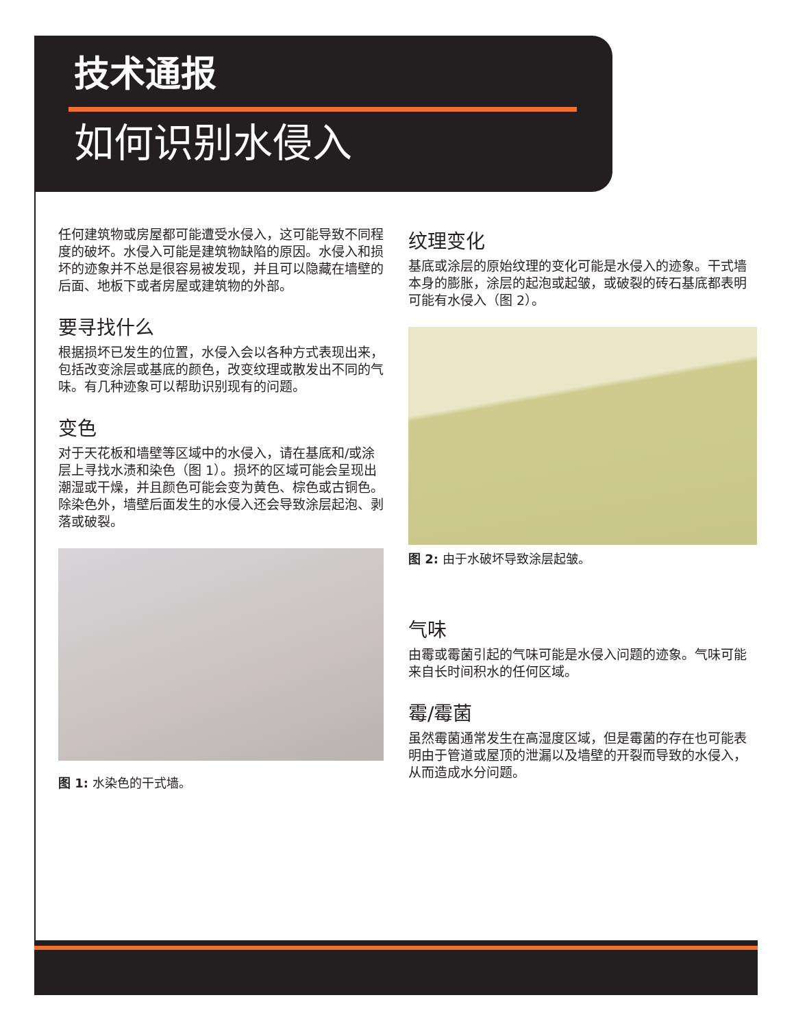技术通报
如何识别水侵入
任何建筑物或房屋都可能遭受水侵入，这可能导致不同程度的破坏。水侵入可能是建筑物缺陷的原因。水侵入和损坏的迹象并不总是很容易被发现，并且可以隐藏在墙壁的后面、地板下或者房屋或建筑物的外部。
要寻找什么
根据损坏已发生的位置，水侵入会以各种方式表现出来，包括改变涂层或基底的颜色，改变纹理或散发出不同的气味。有几种迹象可以帮助识别现有的问题。
变色
对于天花板和墙壁等区域中的水侵入，请在基底和/或涂层上寻找水渍和染色（图 1）。损坏的区域可能会呈现出潮湿或干燥，并且颜色可能会变为黄色、棕色或古铜色。除染色外，墙壁后面发生的水侵入还会导致涂层起泡、剥落或破裂。
图 1: 水染色的干式墙。
纹理变化
基底或涂层的原始纹理的变化可能是水侵入的迹象。干式墙本身的膨胀，涂层的起泡或起皱，或破裂的砖石基底都表明可能有水侵入（图 2）。
图 2: 由于水破坏导致涂层起皱。
气味
由霉或霉菌引起的气味可能是水侵入问题的迹象。气味可能来自长时间积水的任何区域。
霉/霉菌
虽然霉菌通常发生在高湿度区域，但是霉菌的存在也可能表明由于管道或屋顶的泄漏以及墙壁的开裂而导致的水侵入，从而造成水分问题。